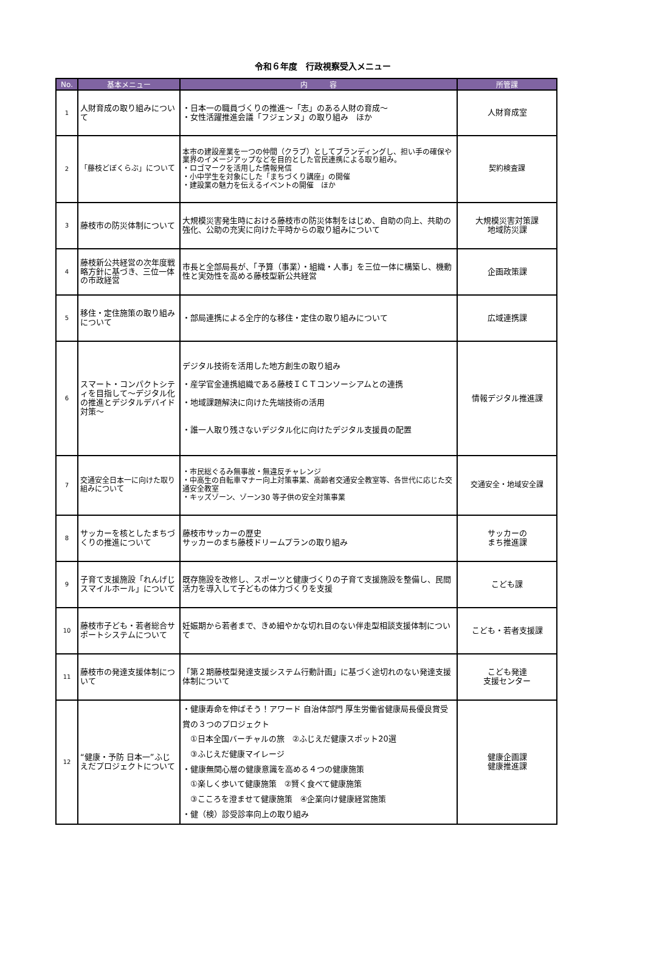令和６年度　行政視察受入メニュー
| No. | 基本メニュー | 内 容 | 所管課 |
| --- | --- | --- | --- |
| 1 | 人財育成の取り組みについて | ・日本一の職員づくりの推進～「志」のある人財の育成～ ・女性活躍推進会議「フジェンヌ」の取り組み ほか | 人財育成室 |
| 2 | 「藤枝どぼくらぶ」について | 本市の建設産業を一つの仲間（クラブ）としてブランディングし、担い手の確保や業界のイメージアップなどを目的とした官民連携による取り組み。 ・ロゴマークを活用した情報発信 ・小中学生を対象にした「まちづくり講座」の開催 ・建設業の魅力を伝えるイベントの開催 ほか | 契約検査課 |
| 3 | 藤枝市の防災体制について | 大規模災害発生時における藤枝市の防災体制をはじめ、自助の向上、共助の強化、公助の充実に向けた平時からの取り組みについて | 大規模災害対策課 地域防災課 |
| 4 | 藤枝新公共経営の次年度戦略方針に基づき、三位一体の市政経営 | 市長と全部局長が、「予算（事業）・組織・人事」を三位一体に構築し、機動性と実効性を高める藤枝型新公共経営 | 企画政策課 |
| 5 | 移住・定住施策の取り組みについて | ・部局連携による全庁的な移住・定住の取り組みについて | 広域連携課 |
| 6 | スマート・コンパクトシティを目指して～デジタル化の推進とデジタルデバイド対策～ | デジタル技術を活用した地方創生の取り組み ・産学官金連携組織である藤枝ＩＣＴコンソーシアムとの連携 ・地域課題解決に向けた先端技術の活用 ・誰一人取り残さないデジタル化に向けたデジタル支援員の配置 | 情報デジタル推進課 |
| 7 | 交通安全日本一に向けた取り組みについて | ・市民総ぐるみ無事故・無違反チャレンジ ・中高生の自転車マナー向上対策事業、高齢者交通安全教室等、各世代に応じた交通安全教室 ・キッズゾーン、ゾーン30 等子供の安全対策事業 | 交通安全・地域安全課 |
| 8 | サッカーを核としたまちづくりの推進について | 藤枝市サッカーの歴史 サッカーのまち藤枝ドリームプランの取り組み | サッカーの まち推進課 |
| 9 | 子育て支援施設「れんげじスマイルホール」について | 既存施設を改修し、スポーツと健康づくりの子育て支援施設を整備し、民間活力を導入して子どもの体力づくりを支援 | こども課 |
| 10 | 藤枝市子ども・若者総合サポートシステムについて | 妊娠期から若者まで、きめ細やかな切れ目のない伴走型相談支援体制について | こども・若者支援課 |
| 11 | 藤枝市の発達支援体制について | 「第２期藤枝型発達支援システム行動計画」に基づく途切れのない発達支援体制について | こども発達 支援センター |
| 12 | “健康・予防 日本一”ふじえだプロジェクトについて | ・健康寿命を伸ばそう！アワード 自治体部門 厚生労働省健康局長優良賞受賞の３つのプロジェクト ①日本全国バーチャルの旅 ②ふじえだ健康スポット20選 ③ふじえだ健康マイレージ ・健康無関心層の健康意識を高める４つの健康施策 ①楽しく歩いて健康施策 ②賢く食べて健康施策 ③こころを澄ませて健康施策 ④企業向け健康経営施策 ・健（検）診受診率向上の取り組み | 健康企画課 健康推進課 |